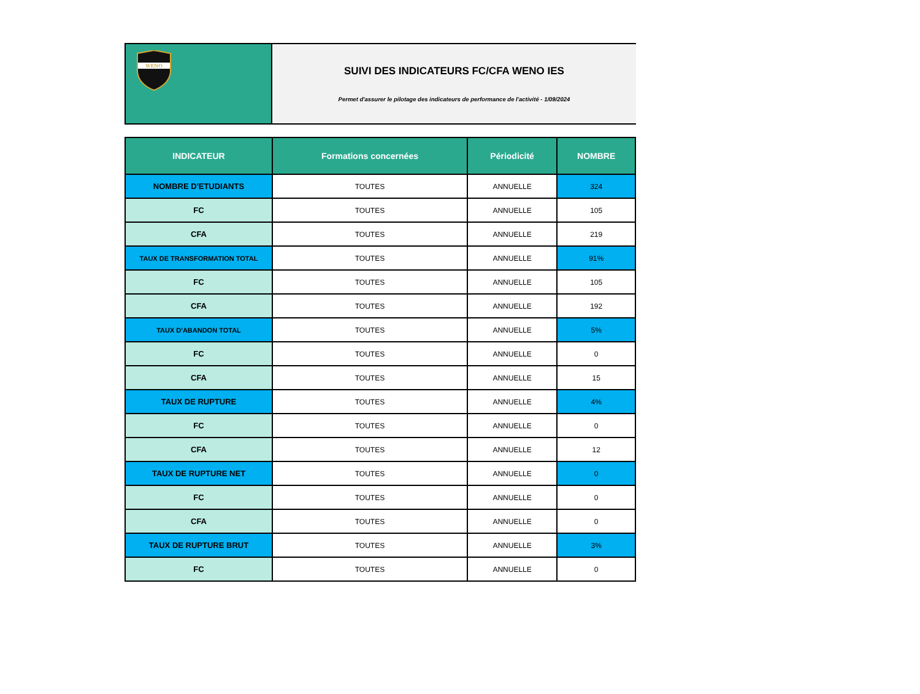WENO
SUIVI DES INDICATEURS FC/CFA WENO IES
Permet d'assurer le pilotage des indicateurs de performance de l'activité - 1/09/2024
| INDICATEUR | Formations concernées | Périodicité | NOMBRE |
| --- | --- | --- | --- |
| NOMBRE D'ETUDIANTS | TOUTES | ANNUELLE | 324 |
| FC | TOUTES | ANNUELLE | 105 |
| CFA | TOUTES | ANNUELLE | 219 |
| TAUX DE TRANSFORMATION TOTAL | TOUTES | ANNUELLE | 91% |
| FC | TOUTES | ANNUELLE | 105 |
| CFA | TOUTES | ANNUELLE | 192 |
| TAUX D'ABANDON TOTAL | TOUTES | ANNUELLE | 5% |
| FC | TOUTES | ANNUELLE | 0 |
| CFA | TOUTES | ANNUELLE | 15 |
| TAUX DE RUPTURE | TOUTES | ANNUELLE | 4% |
| FC | TOUTES | ANNUELLE | 0 |
| CFA | TOUTES | ANNUELLE | 12 |
| TAUX DE RUPTURE NET | TOUTES | ANNUELLE | 0 |
| FC | TOUTES | ANNUELLE | 0 |
| CFA | TOUTES | ANNUELLE | 0 |
| TAUX DE RUPTURE BRUT | TOUTES | ANNUELLE | 3% |
| FC | TOUTES | ANNUELLE | 0 |